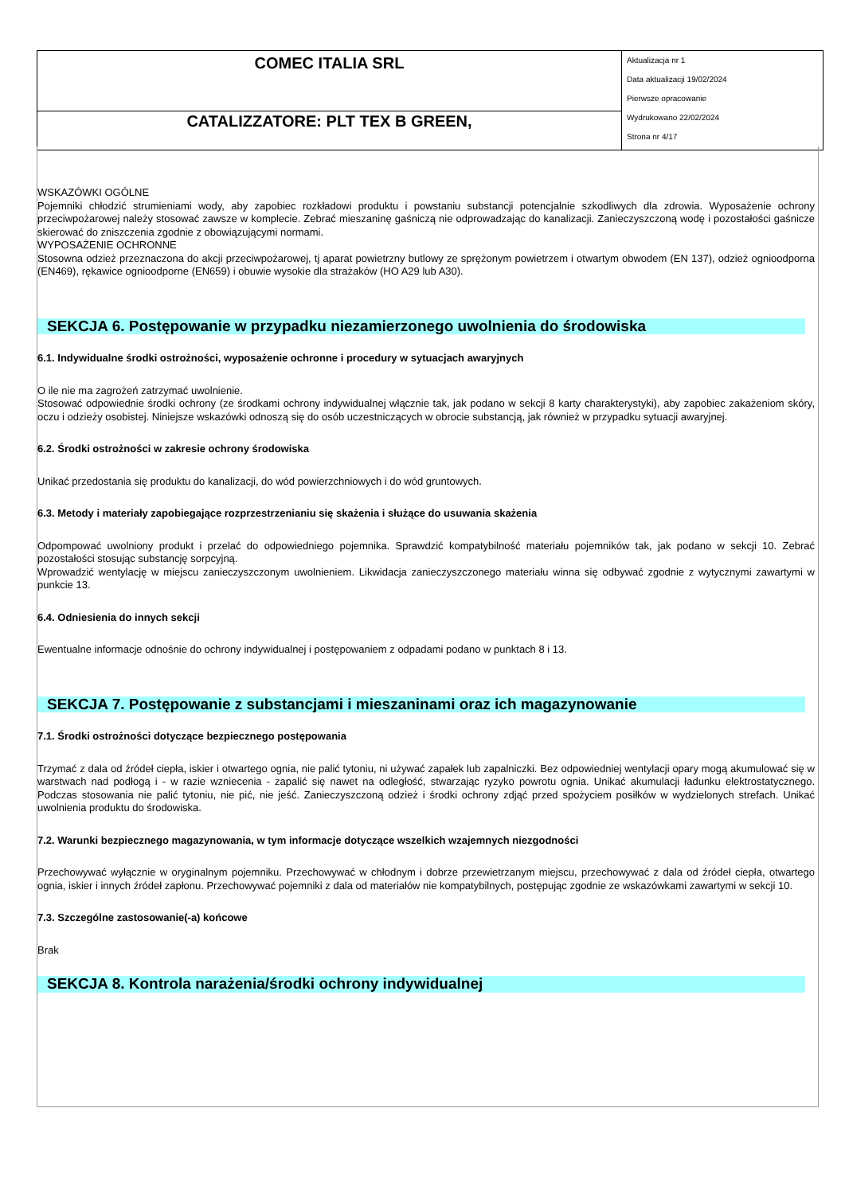| COMEC ITALIA SRL | Aktualizacja nr 1 Data aktualizacji 19/02/2024 Pierwsze opracowanie Wydrukowano 22/02/2024 Strona nr 4/17 |
| CATALIZZATORE: PLT TEX B GREEN, | |
WSKAZÓWKI OGÓLNE
Pojemniki chłodzić strumieniami wody, aby zapobiec rozkładowi produktu i powstaniu substancji potencjalnie szkodliwych dla zdrowia. Wyposażenie ochrony przeciwpożarowej należy stosować zawsze w komplecie. Zebrać mieszaninę gaśniczą nie odprowadzając do kanalizacji. Zanieczyszczoną wodę i pozostałości gaśnicze skierować do zniszczenia zgodnie z obowiązującymi normami.
WYPOSAŻENIE OCHRONNE
Stosowna odzież przeznaczona do akcji przeciwpożarowej, tj aparat powietrzny butlowy ze sprężonym powietrzem i otwartym obwodem (EN 137), odzież ognioodporna (EN469), rękawice ognioodporne (EN659) i obuwie wysokie dla strażaków (HO A29 lub A30).
SEKCJA 6. Postępowanie w przypadku niezamierzonego uwolnienia do środowiska
6.1. Indywidualne środki ostrożności, wyposażenie ochronne i procedury w sytuacjach awaryjnych
O ile nie ma zagrożeń zatrzymać uwolnienie.
Stosować odpowiednie środki ochrony (ze środkami ochrony indywidualnej włącznie tak, jak podano w sekcji 8 karty charakterystyki), aby zapobiec zakażeniom skóry, oczu i odzieży osobistej. Niniejsze wskazówki odnoszą się do osób uczestniczących w obrocie substancją, jak również w przypadku sytuacji awaryjnej.
6.2. Środki ostrożności w zakresie ochrony środowiska
Unikać przedostania się produktu do kanalizacji, do wód powierzchniowych i do wód gruntowych.
6.3. Metody i materiały zapobiegające rozprzestrzenianiu się skażenia i służące do usuwania skażenia
Odpompować uwolniony produkt i przelać do odpowiedniego pojemnika. Sprawdzić kompatybilność materiału pojemników tak, jak podano w sekcji 10. Zebrać pozostałości stosując substancję sorpcyjną.
Wprowadzić wentylację w miejscu zanieczyszczonym uwolnieniem. Likwidacja zanieczyszczonego materiału winna się odbywać zgodnie z wytycznymi zawartymi w punkcie 13.
6.4. Odniesienia do innych sekcji
Ewentualne informacje odnośnie do ochrony indywidualnej i postępowaniem z odpadami podano w punktach 8 i 13.
SEKCJA 7. Postępowanie z substancjami i mieszaninami oraz ich magazynowanie
7.1. Środki ostrożności dotyczące bezpiecznego postępowania
Trzymać z dala od źródeł ciepła, iskier i otwartego ognia, nie palić tytoniu, ni używać zapałek lub zapalniczki. Bez odpowiedniej wentylacji opary mogą akumulować się w warstwach nad podłogą i - w razie wzniecenia - zapalić się nawet na odległość, stwarzając ryzyko powrotu ognia. Unikać akumulacji ładunku elektrostatycznego. Podczas stosowania nie palić tytoniu, nie pić, nie jeść. Zanieczyszczoną odzież i środki ochrony zdjąć przed spożyciem posiłków w wydzielonych strefach. Unikać uwolnienia produktu do środowiska.
7.2. Warunki bezpiecznego magazynowania, w tym informacje dotyczące wszelkich wzajemnych niezgodności
Przechowywać wyłącznie w oryginalnym pojemniku. Przechowywać w chłodnym i dobrze przewietrzanym miejscu, przechowywać z dala od źródeł ciepła, otwartego ognia, iskier i innych źródeł zapłonu. Przechowywać pojemniki z dala od materiałów nie kompatybilnych, postępując zgodnie ze wskazówkami zawartymi w sekcji 10.
7.3. Szczególne zastosowanie(-a) końcowe
Brak
SEKCJA 8. Kontrola narażenia/środki ochrony indywidualnej